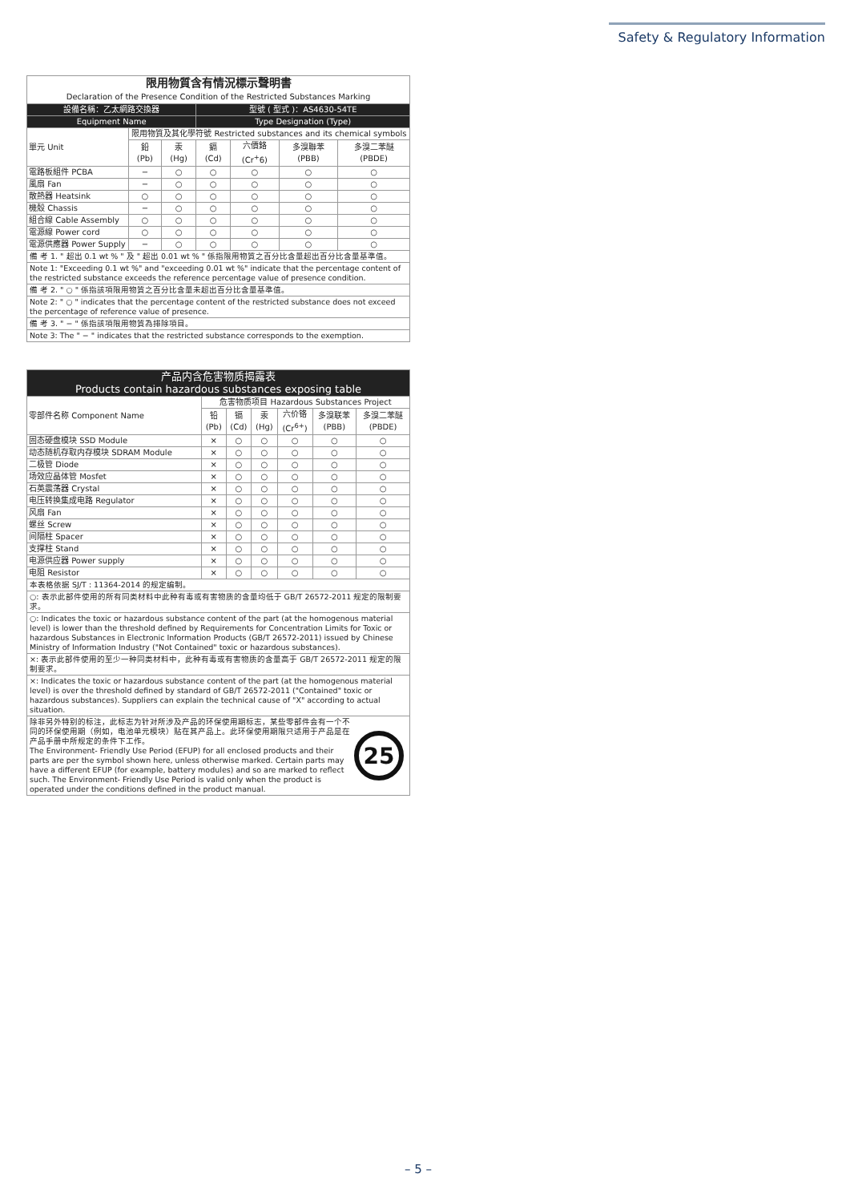Safety & Regulatory Information
| 限用物質含有情況標示聲明書 Declaration of the Presence Condition of the Restricted Substances Marking | | | | | | |
| --- | --- | --- | --- | --- | --- | --- |
| 設備名稱：乙太網路交換器 | | | 型號 ( 型式 )：AS4630-54TE | | | |
| Equipment Name | | | Type Designation (Type) | | | |
| 單元 Unit | 限用物質及其化學符號 Restricted substances and its chemical symbols | | | | | |
| | 鉛 (Pb) | 汞 (Hg) | 鎘 (Cd) | 六價鉻 (Cr<sup>+</sup>6) | 多溴聯苯 (PBB) | 多溴二苯醚 (PBDE) |
| 電路板組件 PCBA | − | ○ | ○ | ○ | ○ | ○ |
| 風扇 Fan | − | ○ | ○ | ○ | ○ | ○ |
| 散熱器 Heatsink | ○ | ○ | ○ | ○ | ○ | ○ |
| 機殼 Chassis | − | ○ | ○ | ○ | ○ | ○ |
| 組合線 Cable Assembly | ○ | ○ | ○ | ○ | ○ | ○ |
| 電源線 Power cord | ○ | ○ | ○ | ○ | ○ | ○ |
| 電源供應器 Power Supply | − | ○ | ○ | ○ | ○ | ○ |
備 考 1. " 超出 0.1 wt % " 及 " 超出 0.01 wt % " 係指限用物質之百分比含量超出百分比含量基準值。
Note 1: "Exceeding 0.1 wt %" and "exceeding 0.01 wt %" indicate that the percentage content of the restricted substance exceeds the reference percentage value of presence condition.
備 考 2. " ○ " 係指該項限用物質之百分比含量未超出百分比含量基準值。
Note 2: " ○ " indicates that the percentage content of the restricted substance does not exceed the percentage of reference value of presence.
備 考 3. " − " 係指該項限用物質為排除項目。
Note 3: The " − " indicates that the restricted substance corresponds to the exemption.
| 产品内含危害物质揭露表 Products contain hazardous substances exposing table | | | | | | |
| --- | --- | --- | --- | --- | --- | --- |
| 零部件名称 Component Name | 危害物质项目 Hazardous Substances Project | | | | | |
| | 铅 (Pb) | 镉 (Cd) | 汞 (Hg) | 六价铬 (Cr<sup>6+</sup>) | 多溴联苯 (PBB) | 多溴二苯醚 (PBDE) |
| 固态硬盘模块 SSD Module | × | ○ | ○ | ○ | ○ | ○ |
| 动态随机存取内存模块 SDRAM Module | × | ○ | ○ | ○ | ○ | ○ |
| 二极管 Diode | × | ○ | ○ | ○ | ○ | ○ |
| 场效应晶体管 Mosfet | × | ○ | ○ | ○ | ○ | ○ |
| 石英震荡器 Crystal | × | ○ | ○ | ○ | ○ | ○ |
| 电压转换集成电路 Regulator | × | ○ | ○ | ○ | ○ | ○ |
| 风扇 Fan | × | ○ | ○ | ○ | ○ | ○ |
| 螺丝 Screw | × | ○ | ○ | ○ | ○ | ○ |
| 间隔柱 Spacer | × | ○ | ○ | ○ | ○ | ○ |
| 支撑柱 Stand | × | ○ | ○ | ○ | ○ | ○ |
| 电源供应器 Power supply | × | ○ | ○ | ○ | ○ | ○ |
| 电阻 Resistor | × | ○ | ○ | ○ | ○ | ○ |
本表格依据 SJ/T : 11364-2014 的规定编制。
○: 表示此部件使用的所有同类材料中此种有毒或有害物质的含量均低于 GB/T 26572-2011 规定的限制要求。
○: Indicates the toxic or hazardous substance content of the part (at the homogenous material level) is lower than the threshold defined by Requirements for Concentration Limits for Toxic or hazardous Substances in Electronic Information Products (GB/T 26572-2011) issued by Chinese Ministry of Information Industry ("Not Contained" toxic or hazardous substances).
×: 表示此部件使用的至少一种同类材料中，此种有毒或有害物质的含量高于 GB/T 26572-2011 规定的限制要求。
×: Indicates the toxic or hazardous substance content of the part (at the homogenous material level) is over the threshold defined by standard of GB/T 26572-2011 ("Contained" toxic or hazardous substances). Suppliers can explain the technical cause of "X" according to actual situation.
除非另外特别的标注，此标志为针对所涉及产品的环保使用期标志，某些零部件会有一个不同的环保使用期（例如，电池单元模块）贴在其产品上。此环保使用期限只适用于产品是在产品手册中所规定的条件下工作。
The Environment- Friendly Use Period (EFUP) for all enclosed products and their parts are per the symbol shown here, unless otherwise marked. Certain parts may have a different EFUP (for example, battery modules) and so are marked to reflect such. The Environment- Friendly Use Period is valid only when the product is operated under the conditions defined in the product manual.
25
– 5 –